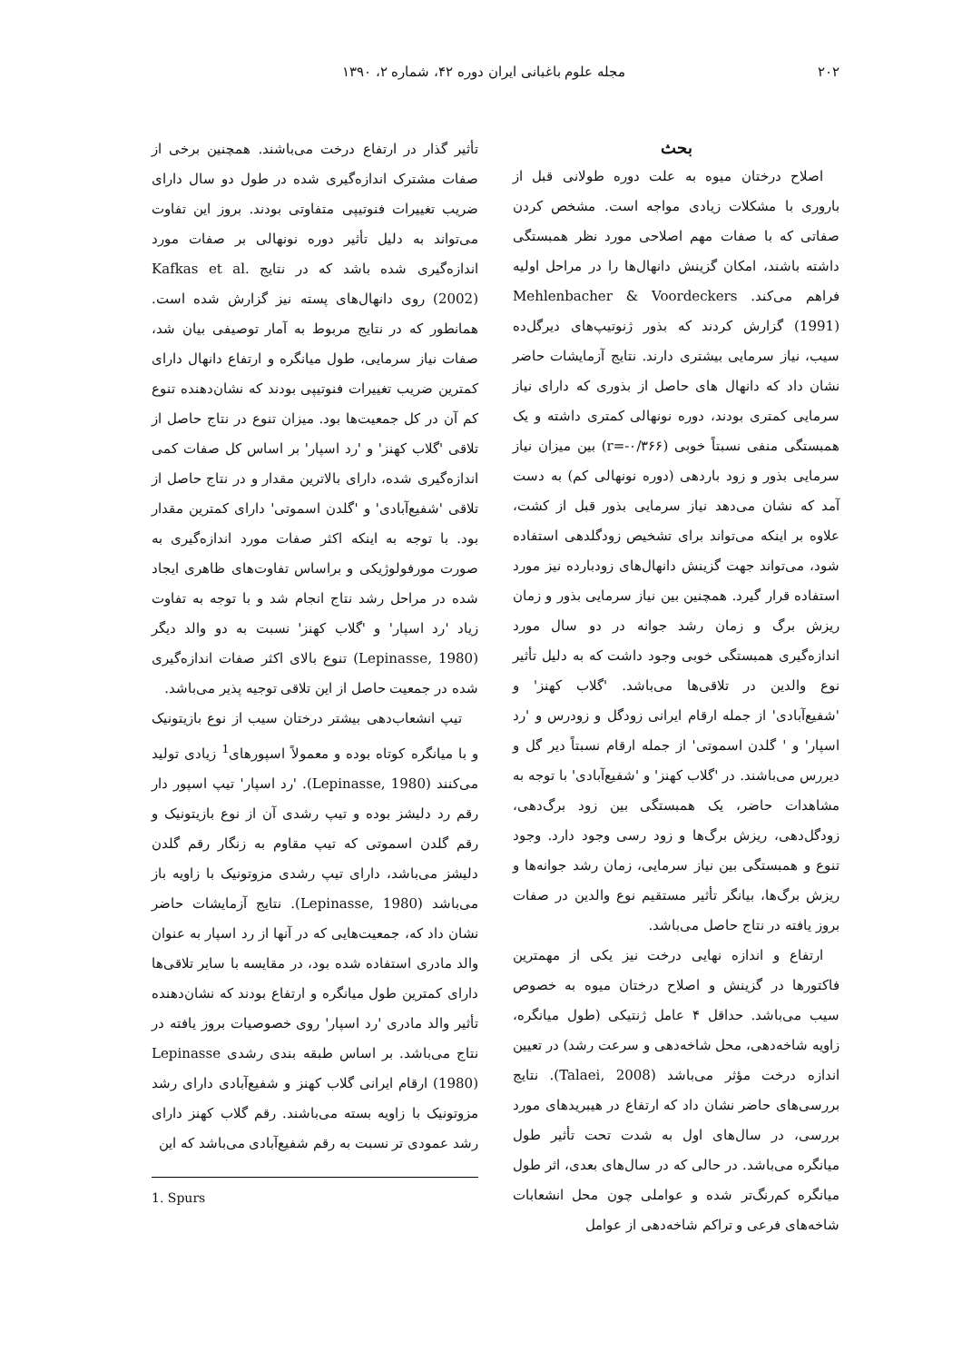۲۰۲ مجله علوم باغبانی ایران دوره ۴۲، شماره ۲، ۱۳۹۰
بحث
اصلاح درختان میوه به علت دوره طولانی قبل از باروری با مشکلات زیادی مواجه است. مشخص کردن صفاتی که با صفات مهم اصلاحی مورد نظر همبستگی داشته باشند، امکان گزینش دانهال‌ها را در مراحل اولیه فراهم می‌کند. Mehlenbacher & Voordeckers (1991) گزارش کردند که بذور ژنوتیپ‌های دیرگل‌ده سیب، نیاز سرمایی بیشتری دارند. نتایج آزمایشات حاضر نشان داد که دانهال های حاصل از بذوری که دارای نیاز سرمایی کمتری بودند، دوره نونهالی کمتری داشته و یک همبستگی منفی نسبتاً خوبی (r=-۰/۳۶۶) بین میزان نیاز سرمایی بذور و زود باردهی (دوره نونهالی کم) به دست آمد که نشان می‌دهد نیاز سرمایی بذور قبل از کشت، علاوه بر اینکه می‌تواند برای تشخیص زودگلدهی استفاده شود، می‌تواند جهت گزینش دانهال‌های زودبارده نیز مورد استفاده قرار گیرد. همچنین بین نیاز سرمایی بذور و زمان ریزش برگ و زمان رشد جوانه در دو سال مورد اندازه‌گیری همبستگی خوبی وجود داشت که به دلیل تأثیر نوع والدین در تلاقی‌ها می‌باشد. 'گلاب کهنز' و 'شفیع‌آبادی' از جمله ارقام ایرانی زودگل و زودرس و 'رد اسپار' و ' گلدن اسموتی' از جمله ارقام نسبتاً دیر گل و دیررس می‌باشند. در 'گلاب کهنز' و 'شفیع‌آبادی' با توجه به مشاهدات حاضر، یک همبستگی بین زود برگ‌دهی، زودگل‌دهی، ریزش برگ‌ها و زود رسی وجود دارد. وجود تنوع و همبستگی بین نیاز سرمایی، زمان رشد جوانه‌ها و ریزش برگ‌ها، بیانگر تأثیر مستقیم نوع والدین در صفات بروز یافته در نتاج حاصل می‌باشد.
ارتفاع و اندازه نهایی درخت نیز یکی از مهمترین فاکتورها در گزینش و اصلاح درختان میوه به خصوص سیب می‌باشد. حداقل ۴ عامل ژنتیکی (طول میانگره، زاویه شاخه‌دهی، محل شاخه‌دهی و سرعت رشد) در تعیین اندازه درخت مؤثر می‌باشد (Talaei, 2008). نتایج بررسی‌های حاضر نشان داد که ارتفاع در هیبریدهای مورد بررسی، در سال‌های اول به شدت تحت تأثیر طول میانگره می‌باشد. در حالی که در سال‌های بعدی، اثر طول میانگره کم‌رنگ‌تر شده و عواملی چون محل انشعابات شاخه‌های فرعی و تراکم شاخه‌دهی از عوامل
تأثیر گذار در ارتفاع درخت می‌باشند. همچنین برخی از صفات مشترک اندازه‌گیری شده در طول دو سال دارای ضریب تغییرات فنوتیپی متفاوتی بودند. بروز این تفاوت می‌تواند به دلیل تأثیر دوره نونهالی بر صفات مورد اندازه‌گیری شده باشد که در نتایج Kafkas et al. (2002) روی دانهال‌های پسته نیز گزارش شده است. همانطور که در نتایج مربوط به آمار توصیفی بیان شد، صفات نیاز سرمایی، طول میانگره و ارتفاع دانهال دارای کمترین ضریب تغییرات فنوتیپی بودند که نشان‌دهنده تنوع کم آن در کل جمعیت‌ها بود. میزان تنوع در نتاج حاصل از تلاقی 'گلاب کهنز' و 'رد اسپار' بر اساس کل صفات کمی اندازه‌گیری شده، دارای بالاترین مقدار و در نتاج حاصل از تلاقی 'شفیع‌آبادی' و 'گلدن اسموتی' دارای کمترین مقدار بود. با توجه به اینکه اکثر صفات مورد اندازه‌گیری به صورت مورفولوژیکی و براساس تفاوت‌های ظاهری ایجاد شده در مراحل رشد نتاج انجام شد و با توجه به تفاوت زیاد 'رد اسپار' و 'گلاب کهنز' نسبت به دو والد دیگر (Lepinasse, 1980) تنوع بالای اکثر صفات اندازه‌گیری شده در جمعیت حاصل از این تلاقی توجیه پذیر می‌باشد.
تیپ انشعاب‌دهی بیشتر درختان سیب از نوع بازیتونیک و با میانگره کوتاه بوده و معمولاً اسپورهای<sup>1</sup> زیادی تولید می‌کنند (Lepinasse, 1980). 'رد اسپار' تیپ اسپور دار رقم رد دلیشز بوده و تیپ رشدی آن از نوع بازیتونیک و رقم گلدن اسموتی که تیپ مقاوم به زنگار رقم گلدن دلیشز می‌باشد، دارای تیپ رشدی مزوتونیک با زاویه باز می‌باشد (Lepinasse, 1980). نتایج آزمایشات حاضر نشان داد که، جمعیت‌هایی که در آنها از رد اسپار به عنوان والد مادری استفاده شده بود، در مقایسه با سایر تلاقی‌ها دارای کمترین طول میانگره و ارتفاع بودند که نشان‌دهنده تأثیر والد مادری 'رد اسپار' روی خصوصیات بروز یافته در نتاج می‌باشد. بر اساس طبقه بندی رشدی Lepinasse (1980) ارقام ایرانی گلاب کهنز و شفیع‌آبادی دارای رشد مزوتونیک با زاویه بسته می‌باشند. رقم گلاب کهنز دارای رشد عمودی تر نسبت به رقم شفیع‌آبادی می‌باشد که این
1. Spurs